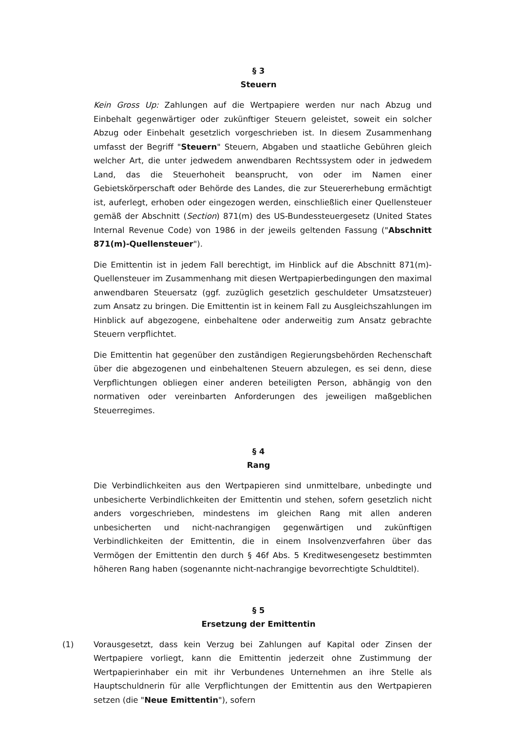§ 3
Steuern
Kein Gross Up: Zahlungen auf die Wertpapiere werden nur nach Abzug und Einbehalt gegenwärtiger oder zukünftiger Steuern geleistet, soweit ein solcher Abzug oder Einbehalt gesetzlich vorgeschrieben ist. In diesem Zusammenhang umfasst der Begriff "Steuern" Steuern, Abgaben und staatliche Gebühren gleich welcher Art, die unter jedwedem anwendbaren Rechtssystem oder in jedwedem Land, das die Steuerhoheit beansprucht, von oder im Namen einer Gebietskörperschaft oder Behörde des Landes, die zur Steuererhebung ermächtigt ist, auferlegt, erhoben oder eingezogen werden, einschließlich einer Quellensteuer gemäß der Abschnitt (Section) 871(m) des US-Bundessteuergesetz (United States Internal Revenue Code) von 1986 in der jeweils geltenden Fassung ("Abschnitt 871(m)-Quellensteuer").
Die Emittentin ist in jedem Fall berechtigt, im Hinblick auf die Abschnitt 871(m)-Quellensteuer im Zusammenhang mit diesen Wertpapierbedingungen den maximal anwendbaren Steuersatz (ggf. zuzüglich gesetzlich geschuldeter Umsatzsteuer) zum Ansatz zu bringen. Die Emittentin ist in keinem Fall zu Ausgleichszahlungen im Hinblick auf abgezogene, einbehaltene oder anderweitig zum Ansatz gebrachte Steuern verpflichtet.
Die Emittentin hat gegenüber den zuständigen Regierungsbehörden Rechenschaft über die abgezogenen und einbehaltenen Steuern abzulegen, es sei denn, diese Verpflichtungen obliegen einer anderen beteiligten Person, abhängig von den normativen oder vereinbarten Anforderungen des jeweiligen maßgeblichen Steuerregimes.
§ 4
Rang
Die Verbindlichkeiten aus den Wertpapieren sind unmittelbare, unbedingte und unbesicherte Verbindlichkeiten der Emittentin und stehen, sofern gesetzlich nicht anders vorgeschrieben, mindestens im gleichen Rang mit allen anderen unbesicherten und nicht-nachrangigen gegenwärtigen und zukünftigen Verbindlichkeiten der Emittentin, die in einem Insolvenzverfahren über das Vermögen der Emittentin den durch § 46f Abs. 5 Kreditwesengesetz bestimmten höheren Rang haben (sogenannte nicht-nachrangige bevorrechtigte Schuldtitel).
§ 5
Ersetzung der Emittentin
(1) Vorausgesetzt, dass kein Verzug bei Zahlungen auf Kapital oder Zinsen der Wertpapiere vorliegt, kann die Emittentin jederzeit ohne Zustimmung der Wertpapierinhaber ein mit ihr Verbundenes Unternehmen an ihre Stelle als Hauptschuldnerin für alle Verpflichtungen der Emittentin aus den Wertpapieren setzen (die "Neue Emittentin"), sofern